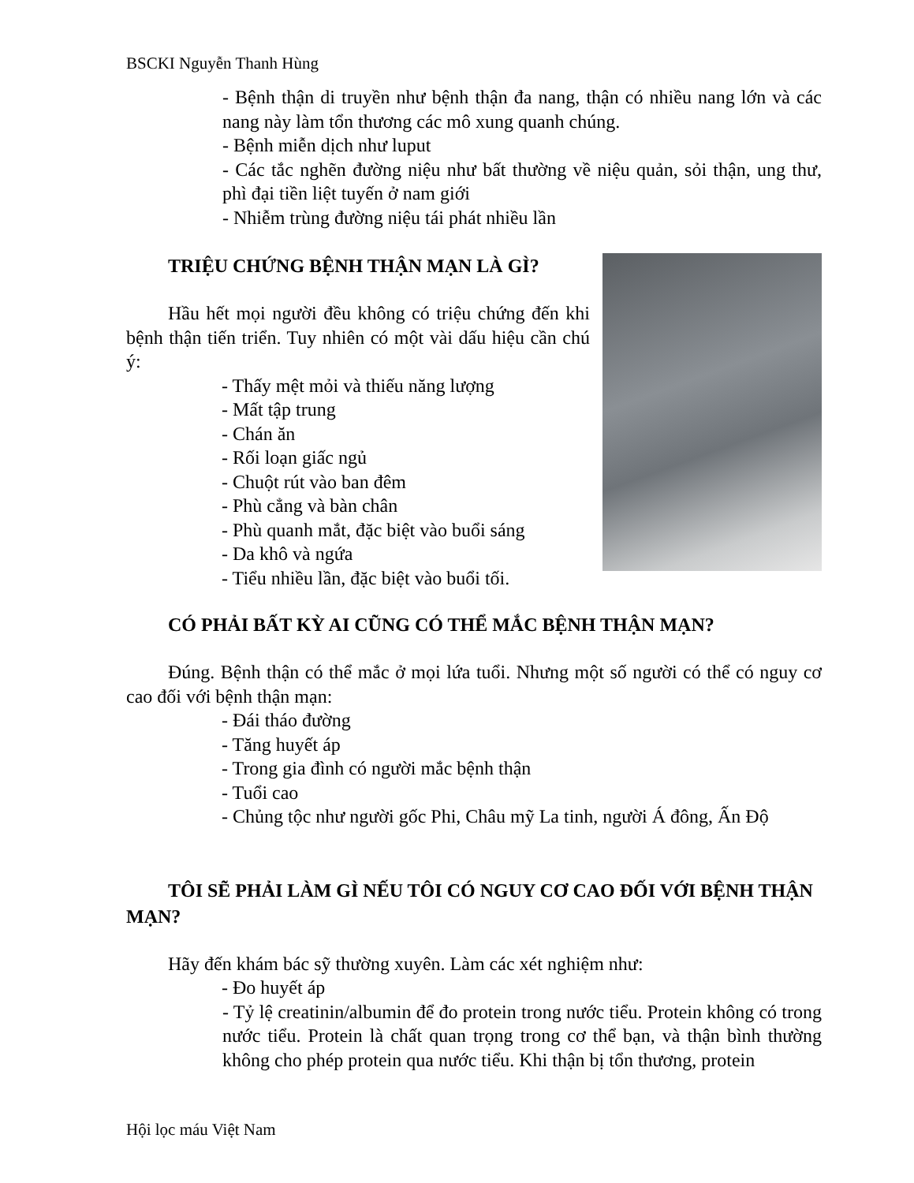BSCKI Nguyễn Thanh Hùng
- Bệnh thận di truyền như bệnh thận đa nang, thận có nhiều nang lớn và các nang này làm tổn thương các mô xung quanh chúng.
- Bệnh miễn dịch như luput
- Các tắc nghẽn đường niệu như bất thường về niệu quản, sỏi thận, ung thư, phì đại tiền liệt tuyến ở nam giới
- Nhiễm trùng đường niệu tái phát nhiều lần
TRIỆU CHỨNG BỆNH THẬN MẠN LÀ GÌ?
Hầu hết mọi người đều không có triệu chứng đến khi bệnh thận tiến triển. Tuy nhiên có một vài dấu hiệu cần chú ý:
- Thấy mệt mỏi và thiếu năng lượng
- Mất tập trung
- Chán ăn
- Rối loạn giấc ngủ
- Chuột rút vào ban đêm
- Phù cẳng và bàn chân
- Phù quanh mắt, đặc biệt vào buổi sáng
- Da khô và ngứa
- Tiểu nhiều lần, đặc biệt vào buổi tối.
CÓ PHẢI BẤT KỲ AI CŨNG CÓ THỂ MẮC BỆNH THẬN MẠN?
Đúng. Bệnh thận có thể mắc ở mọi lứa tuổi. Nhưng một số người có thể có nguy cơ cao đối với bệnh thận mạn:
- Đái tháo đường
- Tăng huyết áp
- Trong gia đình có người mắc bệnh thận
- Tuổi cao
- Chủng tộc như người gốc Phi, Châu mỹ La tinh, người Á đông, Ấn Độ
TÔI SẼ PHẢI LÀM GÌ NẾU TÔI CÓ NGUY CƠ CAO ĐỐI VỚI BỆNH THẬN MẠN?
Hãy đến khám bác sỹ thường xuyên. Làm các xét nghiệm như:
- Đo huyết áp
- Tỷ lệ creatinin/albumin để đo protein trong nước tiểu. Protein không có trong nước tiểu. Protein là chất quan trọng trong cơ thể bạn, và thận bình thường không cho phép protein qua nước tiểu. Khi thận bị tổn thương, protein
Hội lọc máu Việt Nam